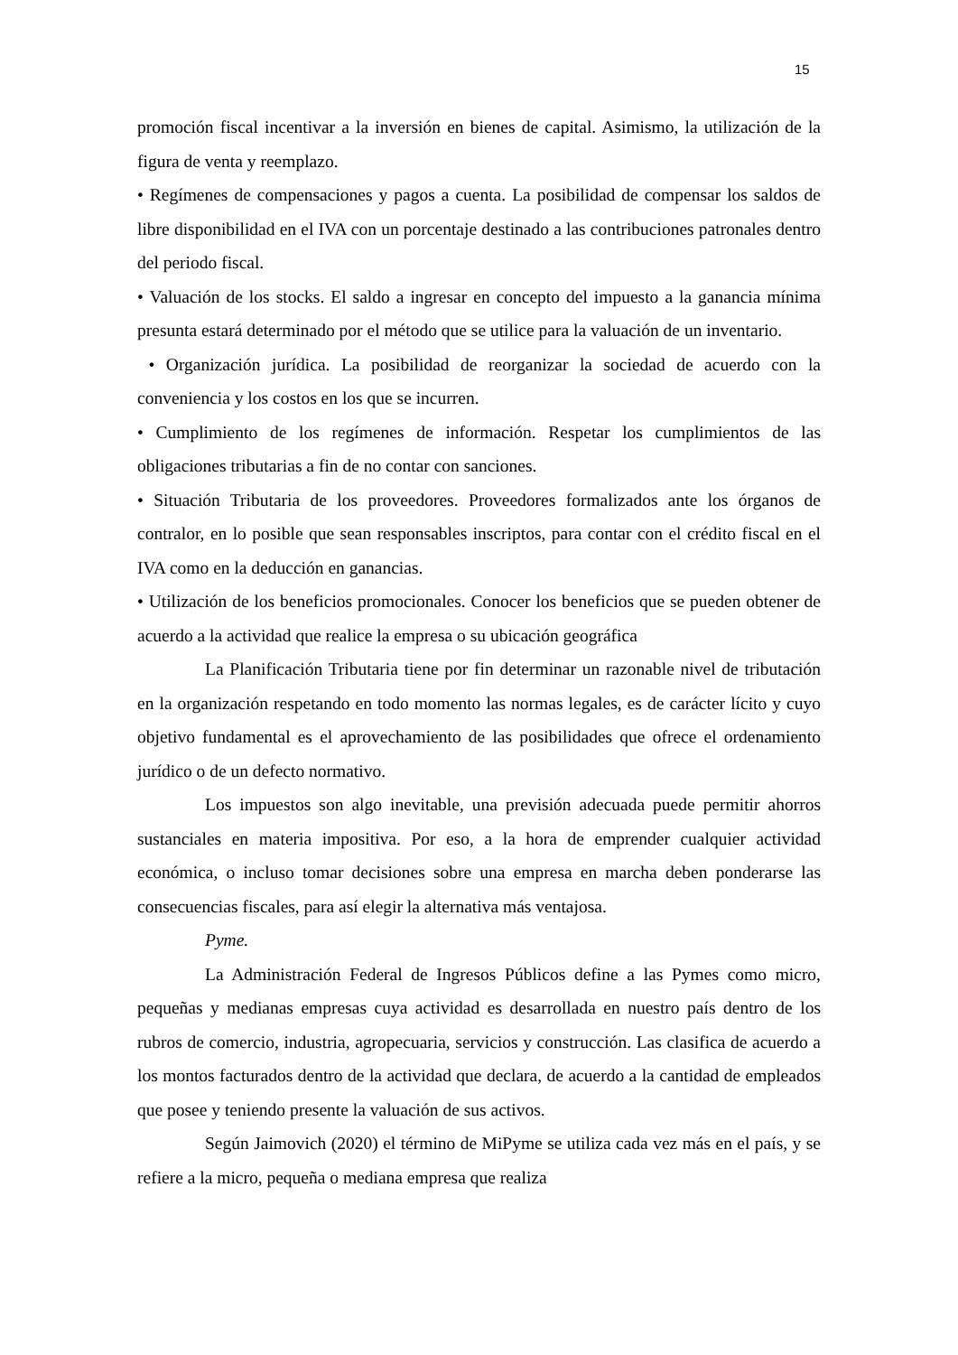15
promoción fiscal incentivar a la inversión en bienes de capital. Asimismo, la utilización de la figura de venta y reemplazo.
• Regímenes de compensaciones y pagos a cuenta. La posibilidad de compensar los saldos de libre disponibilidad en el IVA con un porcentaje destinado a las contribuciones patronales dentro del periodo fiscal.
• Valuación de los stocks. El saldo a ingresar en concepto del impuesto a la ganancia mínima presunta estará determinado por el método que se utilice para la valuación de un inventario.
• Organización jurídica. La posibilidad de reorganizar la sociedad de acuerdo con la conveniencia y los costos en los que se incurren.
• Cumplimiento de los regímenes de información. Respetar los cumplimientos de las obligaciones tributarias a fin de no contar con sanciones.
• Situación Tributaria de los proveedores. Proveedores formalizados ante los órganos de contralor, en lo posible que sean responsables inscriptos, para contar con el crédito fiscal en el IVA como en la deducción en ganancias.
• Utilización de los beneficios promocionales. Conocer los beneficios que se pueden obtener de acuerdo a la actividad que realice la empresa o su ubicación geográfica
La Planificación Tributaria tiene por fin determinar un razonable nivel de tributación en la organización respetando en todo momento las normas legales, es de carácter lícito y cuyo objetivo fundamental es el aprovechamiento de las posibilidades que ofrece el ordenamiento jurídico o de un defecto normativo.
Los impuestos son algo inevitable, una previsión adecuada puede permitir ahorros sustanciales en materia impositiva. Por eso, a la hora de emprender cualquier actividad económica, o incluso tomar decisiones sobre una empresa en marcha deben ponderarse las consecuencias fiscales, para así elegir la alternativa más ventajosa.
Pyme.
La Administración Federal de Ingresos Públicos define a las Pymes como micro, pequeñas y medianas empresas cuya actividad es desarrollada en nuestro país dentro de los rubros de comercio, industria, agropecuaria, servicios y construcción. Las clasifica de acuerdo a los montos facturados dentro de la actividad que declara, de acuerdo a la cantidad de empleados que posee y teniendo presente la valuación de sus activos.
Según Jaimovich (2020) el término de MiPyme se utiliza cada vez más en el país, y se refiere a la micro, pequeña o mediana empresa que realiza